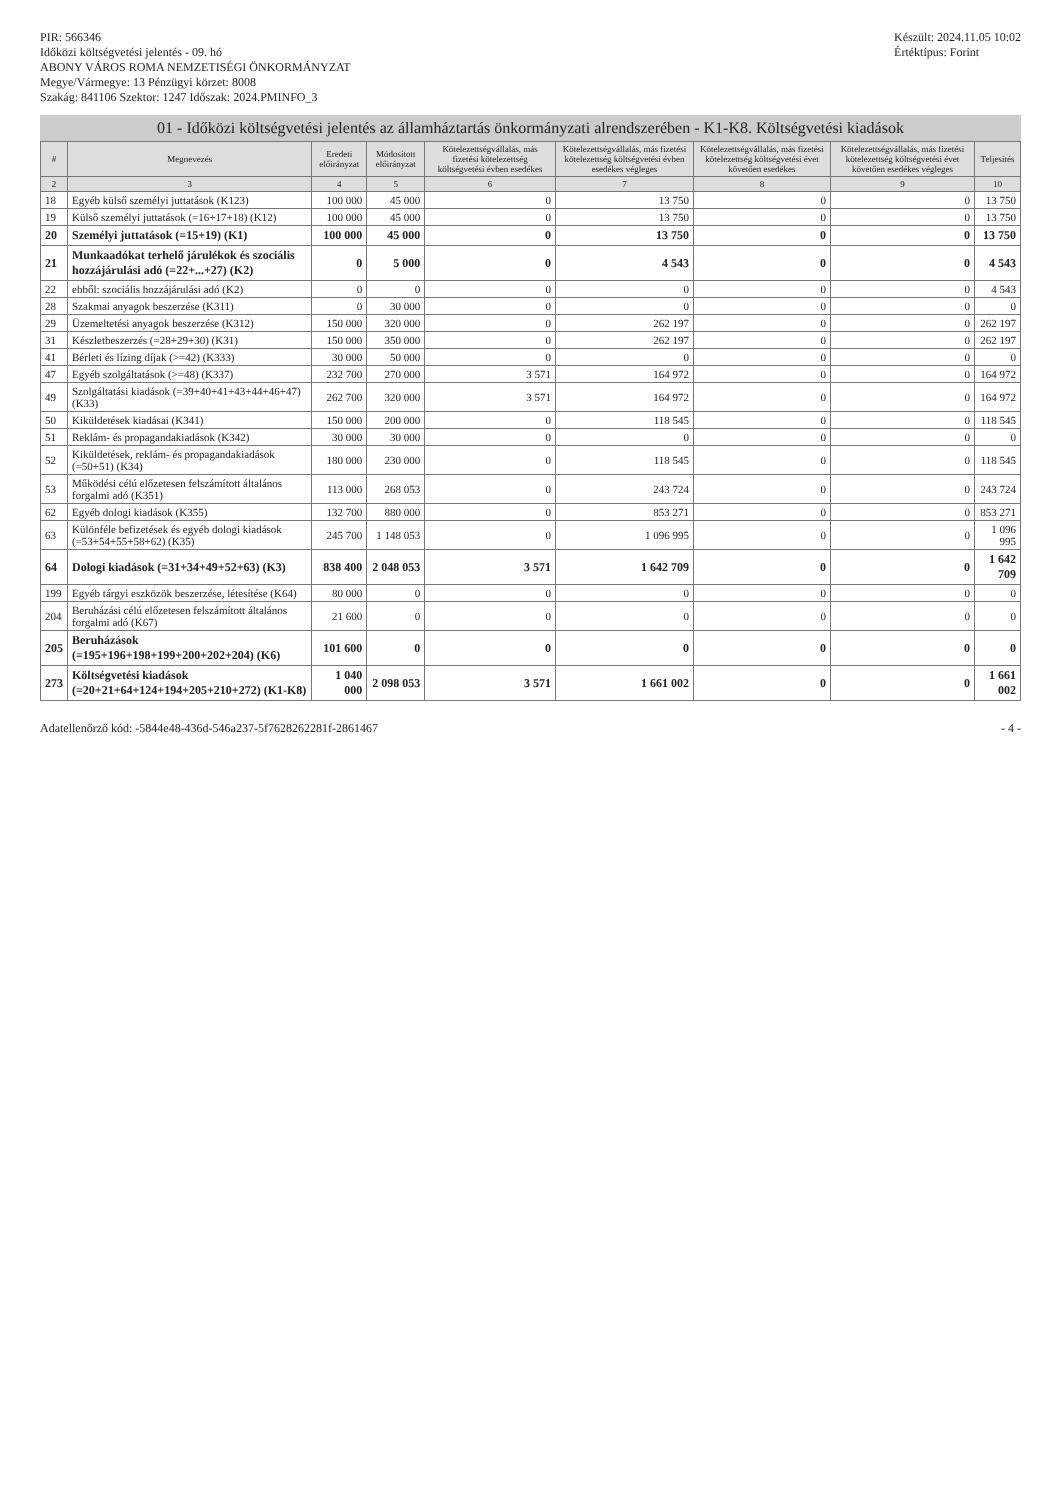PIR: 566346
Időközi költségvetési jelentés - 09. hó
ABONY VÁROS ROMA NEMZETISÉGI ÖNKORMÁNYZAT
Megye/Vármegye: 13 Pénzügyi körzet: 8008
Szakág: 841106 Szektor: 1247 Időszak: 2024.PMINFO_3
Készült: 2024.11.05 10:02
Értéktípus: Forint
01 - Időközi költségvetési jelentés az államháztartás önkormányzati alrendszerében - K1-K8. Költségvetési kiadások
| # | Megnevezés | Eredeti előirányzat | Módosított előirányzat | Kötelezettségvállalás, más fizetési kötelezettség költségvetési évben esedékes | Kötelezettségvállalás, más fizetési kötelezettség költségvetési évben esedékes végleges | Kötelezettségvállalás, más fizetési kötelezettség költségvetési évet követően esedékes | Kötelezettségvállalás, más fizetési kötelezettség költségvetési évet követően esedékes végleges | Teljesítés |
| --- | --- | --- | --- | --- | --- | --- | --- | --- |
| 2 | 3 | 4 | 5 | 6 | 7 | 8 | 9 | 10 |
| 18 | Egyéb külső személyi juttatások (K123) | 100 000 | 45 000 | 0 | 13 750 | 0 | 0 | 13 750 |
| 19 | Külső személyi juttatások (=16+17+18) (K12) | 100 000 | 45 000 | 0 | 13 750 | 0 | 0 | 13 750 |
| 20 | Személyi juttatások (=15+19) (K1) | 100 000 | 45 000 | 0 | 13 750 | 0 | 0 | 13 750 |
| 21 | Munkaadókat terhelő járulékok és szociális hozzájárulási adó (=22+...+27) (K2) | 0 | 5 000 | 0 | 4 543 | 0 | 0 | 4 543 |
| 22 | ebből: szociális hozzájárulási adó (K2) | 0 | 0 | 0 | 0 | 0 | 0 | 4 543 |
| 28 | Szakmai anyagok beszerzése (K311) | 0 | 30 000 | 0 | 0 | 0 | 0 | 0 |
| 29 | Üzemeltetési anyagok beszerzése (K312) | 150 000 | 320 000 | 0 | 262 197 | 0 | 0 | 262 197 |
| 31 | Készletbeszerzés (=28+29+30) (K31) | 150 000 | 350 000 | 0 | 262 197 | 0 | 0 | 262 197 |
| 41 | Bérleti és lízing díjak (>=42) (K333) | 30 000 | 50 000 | 0 | 0 | 0 | 0 | 0 |
| 47 | Egyéb szolgáltatások (>=48) (K337) | 232 700 | 270 000 | 3 571 | 164 972 | 0 | 0 | 164 972 |
| 49 | Szolgáltatási kiadások (=39+40+41+43+44+46+47) (K33) | 262 700 | 320 000 | 3 571 | 164 972 | 0 | 0 | 164 972 |
| 50 | Kiküldetések kiadásai (K341) | 150 000 | 200 000 | 0 | 118 545 | 0 | 0 | 118 545 |
| 51 | Reklám- és propagandakiadások (K342) | 30 000 | 30 000 | 0 | 0 | 0 | 0 | 0 |
| 52 | Kiküldetések, reklám- és propagandakiadások (=50+51) (K34) | 180 000 | 230 000 | 0 | 118 545 | 0 | 0 | 118 545 |
| 53 | Működési célú előzetesen felszámított általános forgalmi adó (K351) | 113 000 | 268 053 | 0 | 243 724 | 0 | 0 | 243 724 |
| 62 | Egyéb dologi kiadások (K355) | 132 700 | 880 000 | 0 | 853 271 | 0 | 0 | 853 271 |
| 63 | Különféle befizetések és egyéb dologi kiadások (=53+54+55+58+62) (K35) | 245 700 | 1 148 053 | 0 | 1 096 995 | 0 | 0 | 1 096 995 |
| 64 | Dologi kiadások (=31+34+49+52+63) (K3) | 838 400 | 2 048 053 | 3 571 | 1 642 709 | 0 | 0 | 1 642 709 |
| 199 | Egyéb tárgyi eszközök beszerzése, létesítése (K64) | 80 000 | 0 | 0 | 0 | 0 | 0 | 0 |
| 204 | Beruházási célú előzetesen felszámított általános forgalmi adó (K67) | 21 600 | 0 | 0 | 0 | 0 | 0 | 0 |
| 205 | Beruházások (=195+196+198+199+200+202+204) (K6) | 101 600 | 0 | 0 | 0 | 0 | 0 | 0 |
| 273 | Költségvetési kiadások (=20+21+64+124+194+205+210+272) (K1-K8) | 1 040 000 | 2 098 053 | 3 571 | 1 661 002 | 0 | 0 | 1 661 002 |
Adatellenőrző kód: -5844e48-436d-546a237-5f7628262281f-2861467
- 4 -